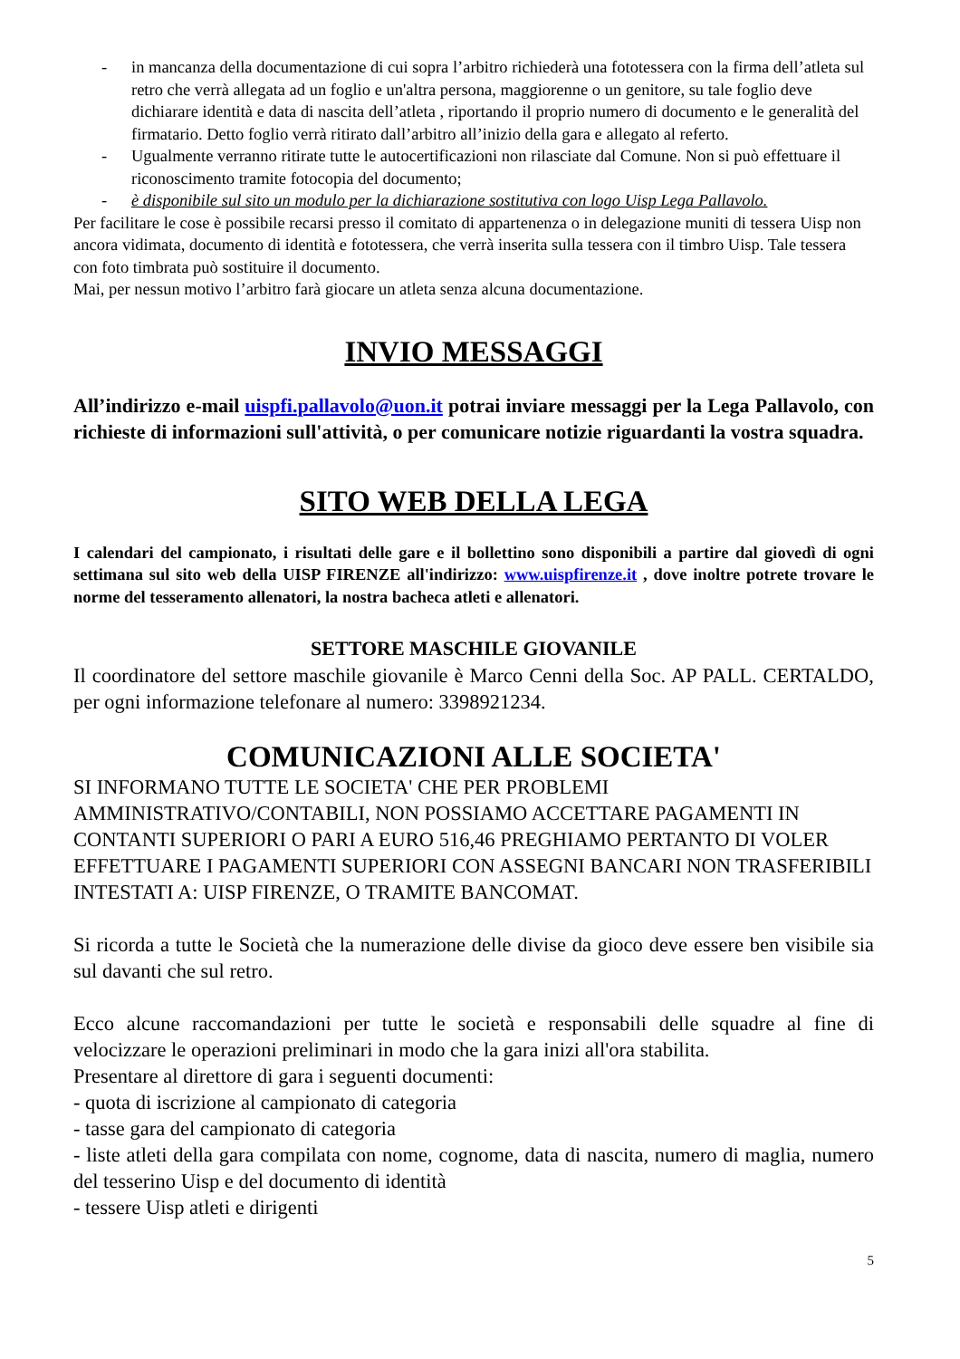- in mancanza della documentazione di cui sopra l’arbitro richiederà una fototessera con la firma dell’atleta sul retro che verrà allegata ad un foglio e un'altra persona, maggiorenne o un genitore, su tale foglio deve dichiarare identità e data di nascita dell’atleta , riportando il proprio numero di documento e le generalità del firmatario. Detto foglio verrà ritirato dall’arbitro all’inizio della gara e allegato al referto.
- Ugualmente verranno ritirate tutte le autocertificazioni non rilasciate dal Comune. Non si può effettuare il riconoscimento tramite fotocopia del documento;
- è disponibile sul sito un modulo per la dichiarazione sostitutiva con logo Uisp Lega Pallavolo.
Per facilitare le cose è possibile recarsi presso il comitato di appartenenza o in delegazione muniti di tessera Uisp non ancora vidimata, documento di identità e fototessera, che verrà inserita sulla tessera con il timbro Uisp. Tale tessera con foto timbrata può sostituire il documento.
Mai, per nessun motivo l’arbitro farà giocare un atleta senza alcuna documentazione.
INVIO MESSAGGI
All’indirizzo e-mail uispfi.pallavolo@uon.it potrai inviare messaggi per la Lega Pallavolo, con richieste di informazioni sull'attività, o per comunicare notizie riguardanti la vostra squadra.
SITO WEB DELLA LEGA
I calendari del campionato, i risultati delle gare e il bollettino sono disponibili a partire dal giovedì di ogni settimana sul sito web della UISP FIRENZE all'indirizzo: www.uispfirenze.it , dove inoltre potrete trovare le norme del tesseramento allenatori, la nostra bacheca atleti e allenatori.
SETTORE MASCHILE GIOVANILE
Il coordinatore del settore maschile giovanile è Marco Cenni della Soc. AP PALL. CERTALDO, per ogni informazione telefonare al numero: 3398921234.
COMUNICAZIONI ALLE SOCIETA'
SI INFORMANO TUTTE LE SOCIETA' CHE PER PROBLEMI AMMINISTRATIVO/CONTABILI, NON POSSIAMO ACCETTARE PAGAMENTI IN CONTANTI SUPERIORI O PARI A EURO 516,46 PREGHIAMO PERTANTO DI VOLER EFFETTUARE I PAGAMENTI SUPERIORI CON ASSEGNI BANCARI NON TRASFERIBILI INTESTATI A: UISP FIRENZE, O TRAMITE BANCOMAT.
Si ricorda a tutte le Società che la numerazione delle divise da gioco deve essere ben visibile sia sul davanti che sul retro.
Ecco alcune raccomandazioni per tutte le società e responsabili delle squadre al fine di velocizzare le operazioni preliminari in modo che la gara inizi all'ora stabilita.
Presentare al direttore di gara i seguenti documenti:
- quota di iscrizione al campionato di categoria
- tasse gara del campionato di categoria
- liste atleti della gara compilata con nome, cognome, data di nascita, numero di maglia, numero del tesserino Uisp e del documento di identità
- tessere Uisp atleti e dirigenti
5